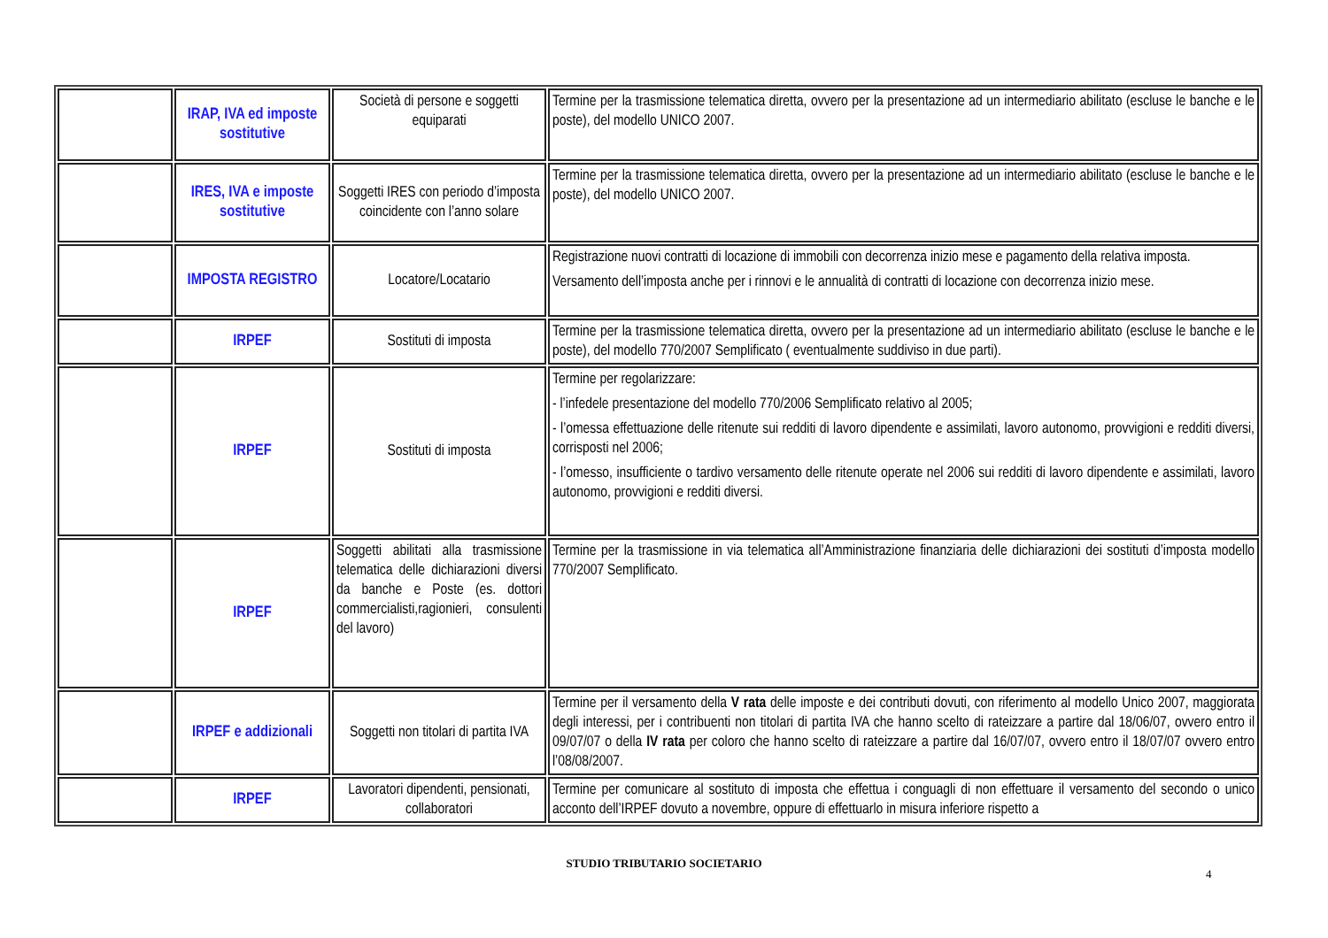| | IRAP, IVA ed imposte sostitutive | Società di persone e soggetti equiparati | Termine per la trasmissione telematica diretta, ovvero per la presentazione ad un intermediario abilitato (escluse le banche e le poste), del modello UNICO 2007. |
| | IRES, IVA e imposte sostitutive | Soggetti IRES con periodo d’imposta coincidente con l’anno solare | Termine per la trasmissione telematica diretta, ovvero per la presentazione ad un intermediario abilitato (escluse le banche e le poste), del modello UNICO 2007. |
| | IMPOSTA REGISTRO | Locatore/Locatario | Registrazione nuovi contratti di locazione di immobili con decorrenza inizio mese e pagamento della relativa imposta. Versamento dell’imposta anche per i rinnovi e le annualità di contratti di locazione con decorrenza inizio mese. |
| | IRPEF | Sostituti di imposta | Termine per la trasmissione telematica diretta, ovvero per la presentazione ad un intermediario abilitato (escluse le banche e le poste), del modello 770/2007 Semplificato ( eventualmente suddiviso in due parti). |
| | IRPEF | Sostituti di imposta | Termine per regolarizzare: - l’infedele presentazione del modello 770/2006 Semplificato relativo al 2005; - l’omessa effettuazione delle ritenute sui redditi di lavoro dipendente e assimilati, lavoro autonomo, provvigioni e redditi diversi, corrisposti nel 2006; - l’omesso, insufficiente o tardivo versamento delle ritenute operate nel 2006 sui redditi di lavoro dipendente e assimilati, lavoro autonomo, provvigioni e redditi diversi. |
| | IRPEF | Soggetti abilitati alla trasmissione telematica delle dichiarazioni diversi da banche e Poste (es. dottori commercialisti,ragionieri, consulenti del lavoro) | Termine per la trasmissione in via telematica all’Amministrazione finanziaria delle dichiarazioni dei sostituti d’imposta modello 770/2007 Semplificato. |
| | IRPEF e addizionali | Soggetti non titolari di partita IVA | Termine per il versamento della V rata delle imposte e dei contributi dovuti, con riferimento al modello Unico 2007, maggiorata degli interessi, per i contribuenti non titolari di partita IVA che hanno scelto di rateizzare a partire dal 18/06/07, ovvero entro il 09/07/07 o della IV rata per coloro che hanno scelto di rateizzare a partire dal 16/07/07, ovvero entro il 18/07/07 ovvero entro l’08/08/2007. |
| | IRPEF | Lavoratori dipendenti, pensionati, collaboratori | Termine per comunicare al sostituto di imposta che effettua i conguagli di non effettuare il versamento del secondo o unico acconto dell’IRPEF dovuto a novembre, oppure di effettuarlo in misura inferiore rispetto a |
STUDIO TRIBUTARIO SOCIETARIO
4